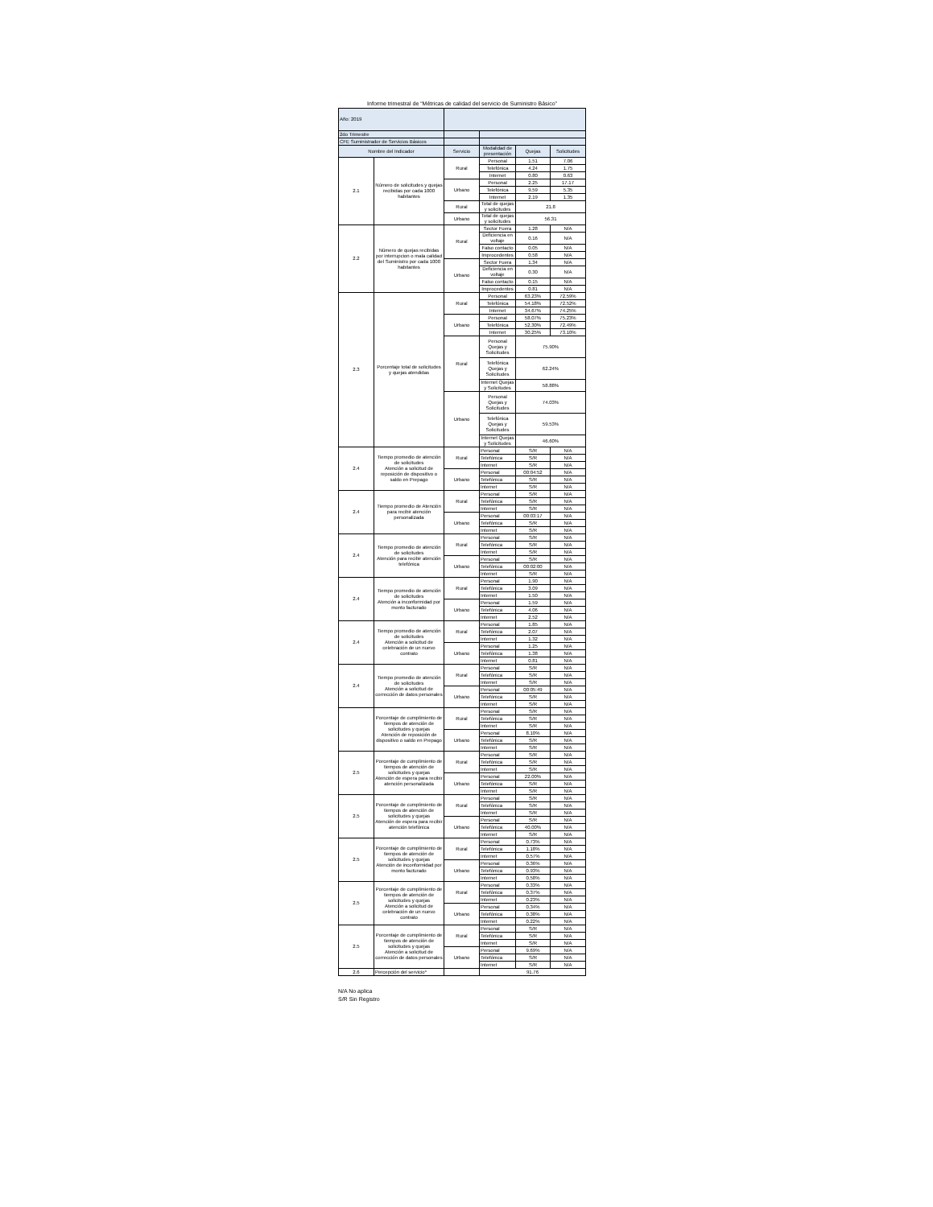Informe trimestral de “Métricas de calidad del servicio de Suministro Básico”
| Año: 2019 | | | | | |
| 2do Trimestre | | | | | |
| CFE Suministrador de Servicios Básicos | | | | | |
| Nombre del Indicador | | Servicio | Modalidad de presentación | Quejas | Solicitudes |
| 2.1 | Número de solicitudes y quejas recibidas por cada 1000 habitantes | Rural | Personal | 1.51 | 7.06 |
| | | | Telefónica | 4.24 | 1.75 |
| | | | Internet | 0.80 | 0.63 |
| | | Urbano | Personal | 2.25 | 17.17 |
| | | | Telefónica | 9.59 | 5.35 |
| | | | Internet | 2.19 | 1.35 |
| | | Rural | Total de quejas y solicitudes | 21.8 | |
| | | Urbano | Total de quejas y solicitudes | 56.31 | |
| 2.2 | Número de quejas recibidas por interrupcion o mala calidad del Suministro por cada 1000 habitantes | Rural | Sector Fuera | 1.28 | N/A |
| | | | Deficiencia en voltaje | 0.16 | N/A |
| | | | Falso contacto | 0.05 | N/A |
| | | | Improcedentes | 0.58 | N/A |
| | | Urbano | Sector Fuera | 1.34 | N/A |
| | | | Deficiencia en voltaje | 0.30 | N/A |
| | | | Falso contacto | 0.15 | N/A |
| | | | Improcedentes | 0.81 | N/A |
| 2.3 | Porcentaje total de solicitudes y quejas atendidas | Rural | Personal | 63.23% | 72.59% |
| | | | Telefónica | 54.18% | 72.52% |
| | | | Internet | 34.67% | 74.25% |
| | | Urbano | Personal | 58.07% | 75.23% |
| | | | Telefónica | 52.30% | 72.49% |
| | | | Internet | 30.25% | 73.10% |
| | | Rural | Personal Quejas y Solicitudes | 75.90% | |
| | | | Telefónica Quejas y Solicitudes | 62.24% | |
| | | | Internet Quejas y Solicitudes | 58.88% | |
| | | Urbano | Personal Quejas y Solicitudes | 74.03% | |
| | | | Telefónica Quejas y Solicitudes | 59.53% | |
| | | | Internet Quejas y Solicitudes | 46.60% | |
| 2.4 | Tiempo promedio de atención de solicitudes Atención a solicitud de reposición de dispositivo o saldo en Prepago | Rural | Personal | S/R | N/A |
| | | | Telefónica | S/R | N/A |
| | | | Internet | S/R | N/A |
| | | Urbano | Personal | 00:04:52 | N/A |
| | | | Telefónica | S/R | N/A |
| | | | Internet | S/R | N/A |
| 2.4 | Tiempo promedio de Atención para recibir atención personalizada | Rural | Personal | S/R | N/A |
| | | | Telefónica | S/R | N/A |
| | | | Internet | S/R | N/A |
| | | Urbano | Personal | 00:03:17 | N/A |
| | | | Telefónica | S/R | N/A |
| | | | Internet | S/R | N/A |
| 2.4 | Tiempo promedio de atención de solicitudes Atención para recibir atención telefónica | Rural | Personal | S/R | N/A |
| | | | Telefónica | S/R | N/A |
| | | | Internet | S/R | N/A |
| | | Urbano | Personal | S/R | N/A |
| | | | Telefónica | 00:02:00 | N/A |
| | | | Internet | S/R | N/A |
| 2.4 | Tiempo promedio de atención de solicitudes Atención a inconformidad por monto facturado | Rural | Personal | 1.90 | N/A |
| | | | Telefónica | 3.09 | N/A |
| | | | Internet | 1.50 | N/A |
| | | Urbano | Personal | 1.59 | N/A |
| | | | Telefónica | 4.06 | N/A |
| | | | Internet | 2.52 | N/A |
| 2.4 | Tiempo promedio de atención de solicitudes Atención a solicitud de celebración de un nuevo contrato | Rural | Personal | 1.85 | N/A |
| | | | Telefónica | 2.07 | N/A |
| | | | Internet | 1.32 | N/A |
| | | Urbano | Personal | 1.25 | N/A |
| | | | Telefónica | 1.38 | N/A |
| | | | Internet | 0.81 | N/A |
| 2.4 | Tiempo promedio de atención de solicitudes Atención a solicitud de corrección de datos personales | Rural | Personal | S/R | N/A |
| | | | Telefónica | S/R | N/A |
| | | | Internet | S/R | N/A |
| | | Urbano | Personal | 00:05:49 | N/A |
| | | | Telefónica | S/R | N/A |
| | | | Internet | S/R | N/A |
| | Porcentaje de cumplimiento de tiempos de atención de solicitudes y quejas Atención de reposición de dispositivo o saldo en Prepago | Rural | Personal | S/R | N/A |
| | | | Telefónica | S/R | N/A |
| | | | Internet | S/R | N/A |
| | | Urbano | Personal | 8.10% | N/A |
| | | | Telefónica | S/R | N/A |
| | | | Internet | S/R | N/A |
| 2.5 | Porcentaje de cumplimiento de tiempos de atención de solicitudes y quejas Atención de espera para recibir atención personalizada | Rural | Personal | S/R | N/A |
| | | | Telefónica | S/R | N/A |
| | | | Internet | S/R | N/A |
| | | Urbano | Personal | 22.00% | N/A |
| | | | Telefónica | S/R | N/A |
| | | | Internet | S/R | N/A |
| 2.5 | Porcentaje de cumplimiento de tiempos de atención de solicitudes y quejas Atención de espera para recibir atención telefónica | Rural | Personal | S/R | N/A |
| | | | Telefónica | S/R | N/A |
| | | | Internet | S/R | N/A |
| | | Urbano | Personal | S/R | N/A |
| | | | Telefónica | 40.00% | N/A |
| | | | Internet | S/R | N/A |
| 2.5 | Porcentaje de cumplimiento de tiempos de atención de solicitudes y quejas Atención de inconformidad por monto facturado | Rural | Personal | 0.73% | N/A |
| | | | Telefónica | 1.18% | N/A |
| | | | Internet | 0.57% | N/A |
| | | Urbano | Personal | 0.36% | N/A |
| | | | Telefónica | 0.93% | N/A |
| | | | Internet | 0.58% | N/A |
| 2.5 | Porcentaje de cumplimiento de tiempos de atención de solicitudes y quejas Atención a solicitud de celebración de un nuevo contrato | Rural | Personal | 0.33% | N/A |
| | | | Telefónica | 0.37% | N/A |
| | | | Internet | 0.23% | N/A |
| | | Urbano | Personal | 0.34% | N/A |
| | | | Telefónica | 0.38% | N/A |
| | | | Internet | 0.22% | N/A |
| 2.5 | Porcentaje de cumplimiento de tiempos de atención de solicitudes y quejas Atención a solicitud de corrección de datos personales | Rural | Personal | S/R | N/A |
| | | | Telefónica | S/R | N/A |
| | | | Internet | S/R | N/A |
| | | Urbano | Personal | 9.69% | N/A |
| | | | Telefónica | S/R | N/A |
| | | | Internet | S/R | N/A |
| 2.6 | Percepción del servicio* | | 91.76 | | |
N/A No aplica
S/R Sin Registro